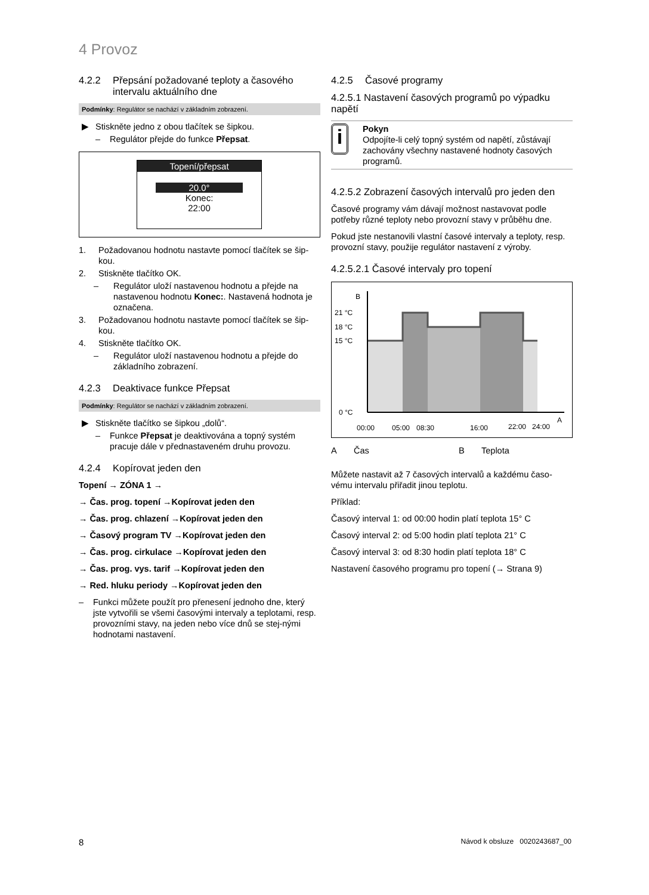4 Provoz
4.2.2 Přepsání požadované teploty a časového intervalu aktuálního dne
Podmínky: Regulátor se nachází v základním zobrazení.
▶ Stiskněte jedno z obou tlačítek se šipkou.
– Regulátor přejde do funkce Přepsat.
Topení/přepsat
20.0°
Konec:
22:00
1. Požadovanou hodnotu nastavte pomocí tlačítek se šip-kou.
2. Stiskněte tlačítko OK.
– Regulátor uloží nastavenou hodnotu a přejde na nastavenou hodnotu Konec:. Nastavená hodnota je označena.
3. Požadovanou hodnotu nastavte pomocí tlačítek se šip-kou.
4. Stiskněte tlačítko OK.
– Regulátor uloží nastavenou hodnotu a přejde do základního zobrazení.
4.2.3 Deaktivace funkce Přepsat
Podmínky: Regulátor se nachází v základním zobrazení.
▶ Stiskněte tlačítko se šipkou „dolů“.
– Funkce Přepsat je deaktivována a topný systém pracuje dále v přednastaveném druhu provozu.
4.2.4 Kopírovat jeden den
Topení → ZÓNA 1 →
→ Čas. prog. topení →Kopírovat jeden den
→ Čas. prog. chlazení →Kopírovat jeden den
→ Časový program TV →Kopírovat jeden den
→ Čas. prog. cirkulace →Kopírovat jeden den
→ Čas. prog. vys. tarif →Kopírovat jeden den
→ Red. hluku periody →Kopírovat jeden den
– Funkci můžete použít pro přenesení jednoho dne, který jste vytvořili se všemi časovými intervaly a teplotami, resp. provozními stavy, na jeden nebo více dnů se stej-nými hodnotami nastavení.
4.2.5 Časové programy
4.2.5.1 Nastavení časových programů po výpadku napětí
i
Pokyn
Odpojíte-li celý topný systém od napětí, zůstávají zachovány všechny nastavené hodnoty časových programů.
4.2.5.2 Zobrazení časových intervalů pro jeden den
Časové programy vám dávají možnost nastavovat podle potřeby různé teploty nebo provozní stavy v průběhu dne.
Pokud jste nestanovili vlastní časové intervaly a teploty, resp. provozní stavy, použije regulátor nastavení z výroby.
4.2.5.2.1 Časové intervaly pro topení
B
A
21 °C
18 °C
15 °C
0 °C
00:00
05:00
08:30
16:00
22:00
24:00
A Čas B Teplota
Můžete nastavit až 7 časových intervalů a každému časo-vému intervalu přiřadit jinou teplotu.
Příklad:
Časový interval 1: od 00:00 hodin platí teplota 15° C
Časový interval 2: od 5:00 hodin platí teplota 21° C
Časový interval 3: od 8:30 hodin platí teplota 18° C
Nastavení časového programu pro topení (→ Strana 9)
8 Návod k obsluze 0020243687_00